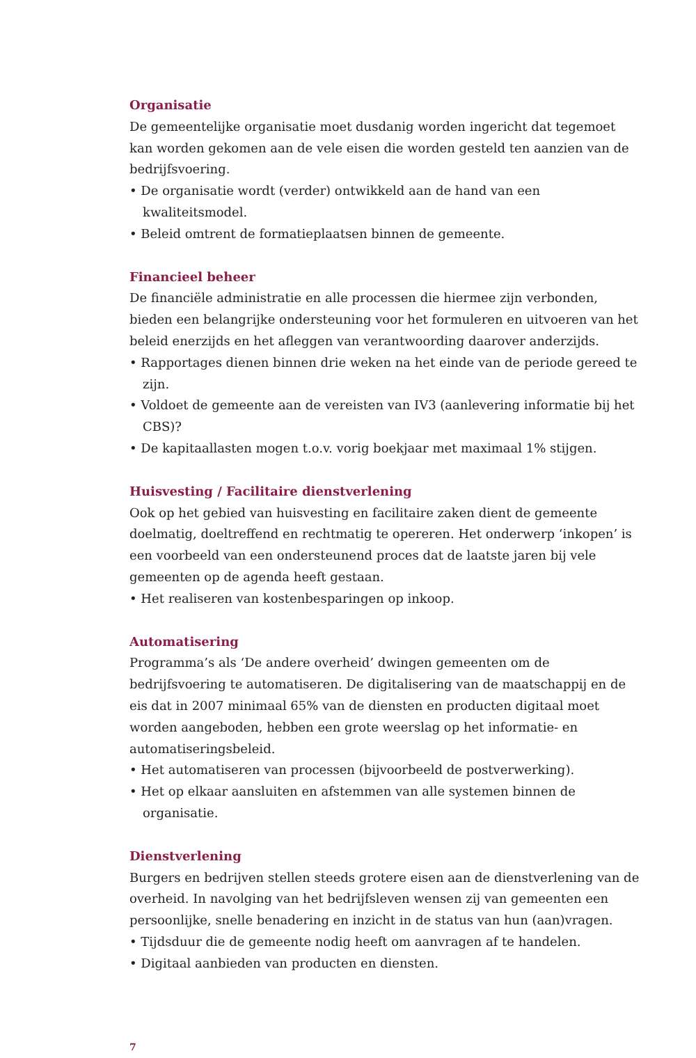Organisatie
De gemeentelijke organisatie moet dusdanig worden ingericht dat tegemoet kan worden gekomen aan de vele eisen die worden gesteld ten aanzien van de bedrijfsvoering.
• De organisatie wordt (verder) ontwikkeld aan de hand van een kwaliteitsmodel.
• Beleid omtrent de formatieplaatsen binnen de gemeente.
Financieel beheer
De financiële administratie en alle processen die hiermee zijn verbonden, bieden een belangrijke ondersteuning voor het formuleren en uitvoeren van het beleid enerzijds en het afleggen van verantwoording daarover anderzijds.
• Rapportages dienen binnen drie weken na het einde van de periode gereed te zijn.
• Voldoet de gemeente aan de vereisten van IV3 (aanlevering informatie bij het CBS)?
• De kapitaallasten mogen t.o.v. vorig boekjaar met maximaal 1% stijgen.
Huisvesting / Facilitaire dienstverlening
Ook op het gebied van huisvesting en facilitaire zaken dient de gemeente doelmatig, doeltreffend en rechtmatig te opereren. Het onderwerp ‘inkopen’ is een voorbeeld van een ondersteunend proces dat de laatste jaren bij vele gemeenten op de agenda heeft gestaan.
• Het realiseren van kostenbesparingen op inkoop.
Automatisering
Programma’s als ‘De andere overheid’ dwingen gemeenten om de bedrijfsvoering te automatiseren. De digitalisering van de maatschappij en de eis dat in 2007 minimaal 65% van de diensten en producten digitaal moet worden aangeboden, hebben een grote weerslag op het informatie- en automatiseringsbeleid.
• Het automatiseren van processen (bijvoorbeeld de postverwerking).
• Het op elkaar aansluiten en afstemmen van alle systemen binnen de organisatie.
Dienstverlening
Burgers en bedrijven stellen steeds grotere eisen aan de dienstverlening van de overheid. In navolging van het bedrijfsleven wensen zij van gemeenten een persoonlijke, snelle benadering en inzicht in de status van hun (aan)vragen.
• Tijdsduur die de gemeente nodig heeft om aanvragen af te handelen.
• Digitaal aanbieden van producten en diensten.
7